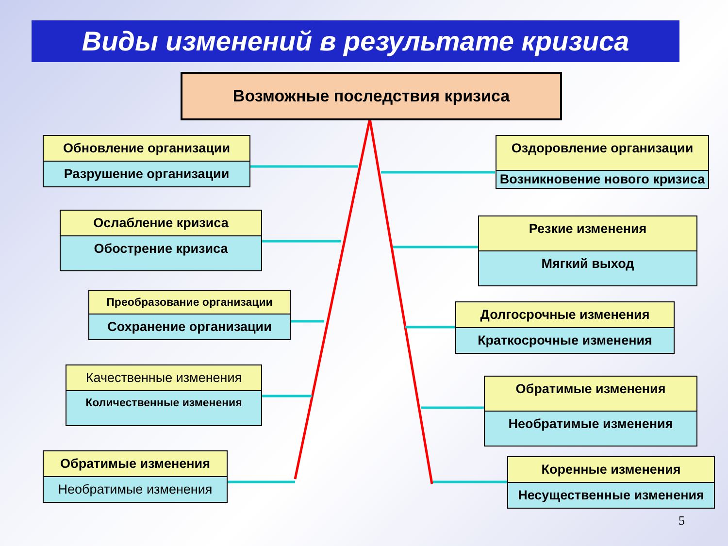Виды изменений в результате кризиса
Возможные последствия кризиса
Обновление организации
Разрушение организации
Ослабление кризиса
Обострение кризиса
Преобразование организации
Сохранение организации
Качественные изменения
Количественные изменения
Обратимые изменения
Необратимые изменения
Оздоровление организации
Возникновение нового кризиса
Резкие изменения
Мягкий выход
Долгосрочные изменения
Краткосрочные изменения
Обратимые изменения
Необратимые изменения
Коренные изменения
Несущественные изменения
5